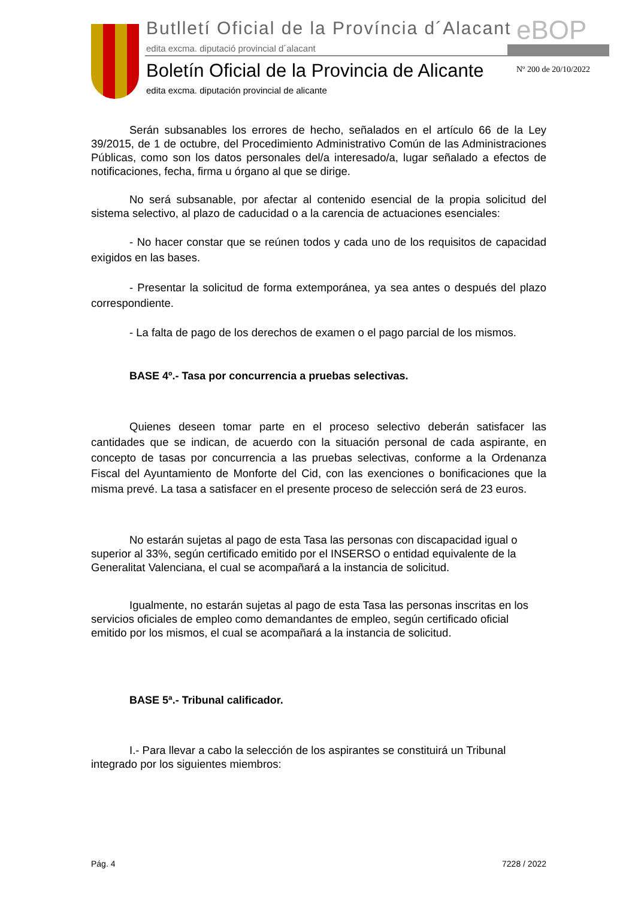Butlletí Oficial de la Província d´Alacant
eBOP
edita excma. diputació provincial d´alacant
Boletín Oficial de la Provincia de Alicante
Nº 200 de 20/10/2022
edita excma. diputación provincial de alicante
Serán subsanables los errores de hecho, señalados en el artículo 66 de la Ley 39/2015, de 1 de octubre, del Procedimiento Administrativo Común de las Administraciones Públicas, como son los datos personales del/a interesado/a, lugar señalado a efectos de notificaciones, fecha, firma u órgano al que se dirige.
No será subsanable, por afectar al contenido esencial de la propia solicitud del sistema selectivo, al plazo de caducidad o a la carencia de actuaciones esenciales:
- No hacer constar que se reúnen todos y cada uno de los requisitos de capacidad exigidos en las bases.
- Presentar la solicitud de forma extemporánea, ya sea antes o después del plazo correspondiente.
- La falta de pago de los derechos de examen o el pago parcial de los mismos.
BASE 4º.- Tasa por concurrencia a pruebas selectivas.
Quienes deseen tomar parte en el proceso selectivo deberán satisfacer las cantidades que se indican, de acuerdo con la situación personal de cada aspirante, en concepto de tasas por concurrencia a las pruebas selectivas, conforme a la Ordenanza Fiscal del Ayuntamiento de Monforte del Cid, con las exenciones o bonificaciones que la misma prevé. La tasa a satisfacer en el presente proceso de selección será de 23 euros.
No estarán sujetas al pago de esta Tasa las personas con discapacidad igual o superior al 33%, según certificado emitido por el INSERSO o entidad equivalente de la Generalitat Valenciana, el cual se acompañará a la instancia de solicitud.
Igualmente, no estarán sujetas al pago de esta Tasa las personas inscritas en los servicios oficiales de empleo como demandantes de empleo, según certificado oficial emitido por los mismos, el cual se acompañará a la instancia de solicitud.
BASE 5ª.- Tribunal calificador.
I.- Para llevar a cabo la selección de los aspirantes se constituirá un Tribunal integrado por los siguientes miembros:
Pág. 4 7228 / 2022